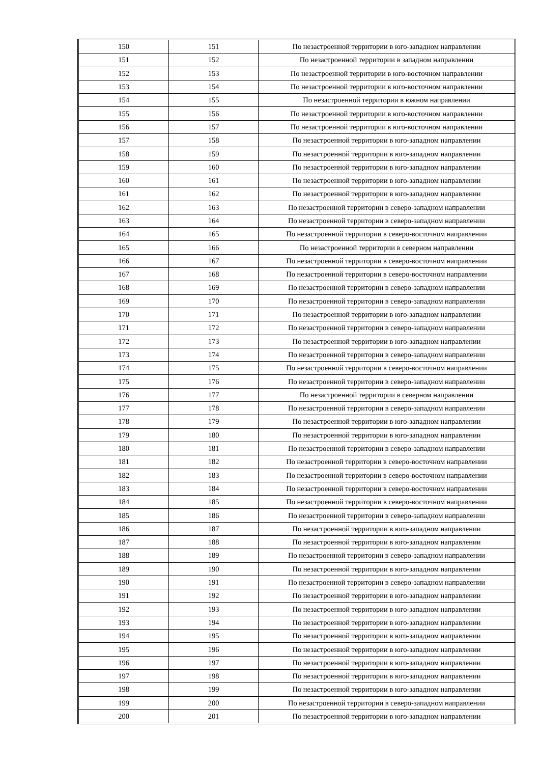| 150 | 151 | По незастроенной территории в юго-западном направлении |
| 151 | 152 | По незастроенной территории в западном направлении |
| 152 | 153 | По незастроенной территории в юго-восточном направлении |
| 153 | 154 | По незастроенной территории в юго-восточном направлении |
| 154 | 155 | По незастроенной территории в южном направлении |
| 155 | 156 | По незастроенной территории в юго-восточном направлении |
| 156 | 157 | По незастроенной территории в юго-восточном направлении |
| 157 | 158 | По незастроенной территории в юго-западном направлении |
| 158 | 159 | По незастроенной территории в юго-западном направлении |
| 159 | 160 | По незастроенной территории в юго-западном направлении |
| 160 | 161 | По незастроенной территории в юго-западном направлении |
| 161 | 162 | По незастроенной территории в юго-западном направлении |
| 162 | 163 | По незастроенной территории в северо-западном направлении |
| 163 | 164 | По незастроенной территории в северо-западном направлении |
| 164 | 165 | По незастроенной территории в северо-восточном направлении |
| 165 | 166 | По незастроенной территории в северном направлении |
| 166 | 167 | По незастроенной территории в северо-восточном направлении |
| 167 | 168 | По незастроенной территории в северо-восточном направлении |
| 168 | 169 | По незастроенной территории в северо-западном направлении |
| 169 | 170 | По незастроенной территории в северо-западном направлении |
| 170 | 171 | По незастроенной территории в юго-западном направлении |
| 171 | 172 | По незастроенной территории в северо-западном направлении |
| 172 | 173 | По незастроенной территории в юго-западном направлении |
| 173 | 174 | По незастроенной территории в северо-западном направлении |
| 174 | 175 | По незастроенной территории в северо-восточном направлении |
| 175 | 176 | По незастроенной территории в северо-западном направлении |
| 176 | 177 | По незастроенной территории в северном направлении |
| 177 | 178 | По незастроенной территории в северо-западном направлении |
| 178 | 179 | По незастроенной территории в юго-западном направлении |
| 179 | 180 | По незастроенной территории в юго-западном направлении |
| 180 | 181 | По незастроенной территории в северо-западном направлении |
| 181 | 182 | По незастроенной территории в северо-восточном направлении |
| 182 | 183 | По незастроенной территории в северо-восточном направлении |
| 183 | 184 | По незастроенной территории в северо-восточном направлении |
| 184 | 185 | По незастроенной территории в северо-восточном направлении |
| 185 | 186 | По незастроенной территории в северо-западном направлении |
| 186 | 187 | По незастроенной территории в юго-западном направлении |
| 187 | 188 | По незастроенной территории в юго-западном направлении |
| 188 | 189 | По незастроенной территории в северо-западном направлении |
| 189 | 190 | По незастроенной территории в юго-западном направлении |
| 190 | 191 | По незастроенной территории в северо-западном направлении |
| 191 | 192 | По незастроенной территории в юго-западном направлении |
| 192 | 193 | По незастроенной территории в юго-западном направлении |
| 193 | 194 | По незастроенной территории в юго-западном направлении |
| 194 | 195 | По незастроенной территории в юго-западном направлении |
| 195 | 196 | По незастроенной территории в юго-западном направлении |
| 196 | 197 | По незастроенной территории в юго-западном направлении |
| 197 | 198 | По незастроенной территории в юго-западном направлении |
| 198 | 199 | По незастроенной территории в юго-западном направлении |
| 199 | 200 | По незастроенной территории в северо-западном направлении |
| 200 | 201 | По незастроенной территории в юго-западном направлении |